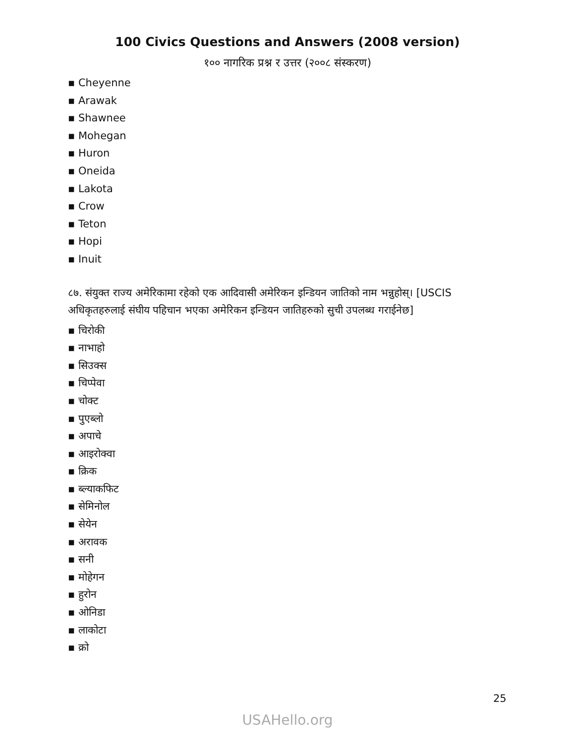100 Civics Questions and Answers (2008 version)
१०० नागरिक प्रश्न र उत्तर (२००८ संस्करण)
▪ Cheyenne
▪ Arawak
▪ Shawnee
▪ Mohegan
▪ Huron
▪ Oneida
▪ Lakota
▪ Crow
▪ Teton
▪ Hopi
▪ Inuit
८७. संयुक्त राज्य अमेरिकामा रहेको एक आदिवासी अमेरिकन इन्डियन जातिको नाम भन्नुहोस्। [USCIS अधिकृतहरुलाई संघीय पहिचान भएका अमेरिकन इन्डियन जातिहरुको सुची उपलब्ध गराईनेछ]
▪ चिरोकी
▪ नाभाहो
▪ सिउक्स
▪ चिप्पेवा
▪ चोक्ट
▪ पुएब्लो
▪ अपाचे
▪ आइरोक्वा
▪ क्रिक
▪ ब्ल्याकफिट
▪ सेमिनोल
▪ सेयेन
▪ अरावक
▪ सनी
▪ मोहेगन
▪ हुरोन
▪ ओनिडा
▪ लाकोटा
▪ क्रो
25
USAHello.org